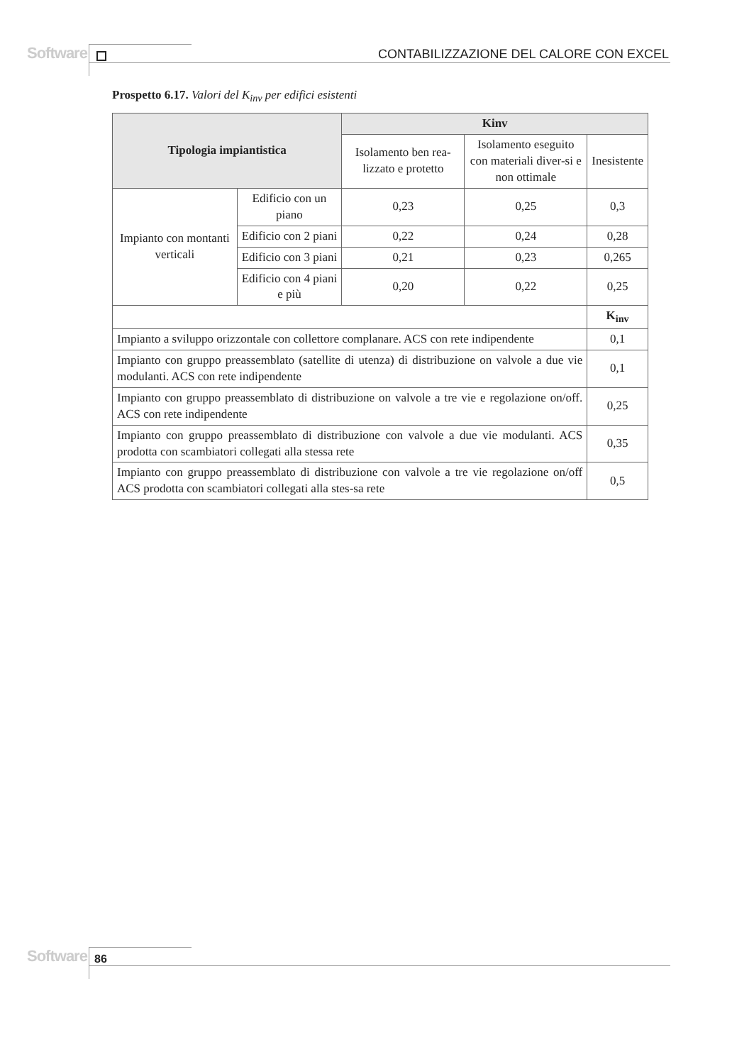Software
CONTABILIZZAZIONE DEL CALORE CON EXCEL
Prospetto 6.17. Valori del K<sub>inv</sub> per edifici esistenti
| Tipologia impiantistica | | Kinv | | |
| --- | --- | --- | --- | --- |
| | | Isolamento ben rea-lizzato e protetto | Isolamento eseguito con materiali diver-si e non ottimale | Inesistente |
| Impianto con montanti verticali | Edificio con un piano | 0,23 | 0,25 | 0,3 |
| | Edificio con 2 piani | 0,22 | 0,24 | 0,28 |
| | Edificio con 3 piani | 0,21 | 0,23 | 0,265 |
| | Edificio con 4 piani e più | 0,20 | 0,22 | 0,25 |
| | | | | K<sub>inv</sub> |
| Impianto a sviluppo orizzontale con collettore complanare. ACS con rete indipendente | | | | 0,1 |
| Impianto con gruppo preassemblato (satellite di utenza) di distribuzione on valvole a due vie modulanti. ACS con rete indipendente | | | | 0,1 |
| Impianto con gruppo preassemblato di distribuzione on valvole a tre vie e regolazione on/off. ACS con rete indipendente | | | | 0,25 |
| Impianto con gruppo preassemblato di distribuzione con valvole a due vie modulanti. ACS prodotta con scambiatori collegati alla stessa rete | | | | 0,35 |
| Impianto con gruppo preassemblato di distribuzione con valvole a tre vie regolazione on/off ACS prodotta con scambiatori collegati alla stes-sa rete | | | | 0,5 |
Software 86